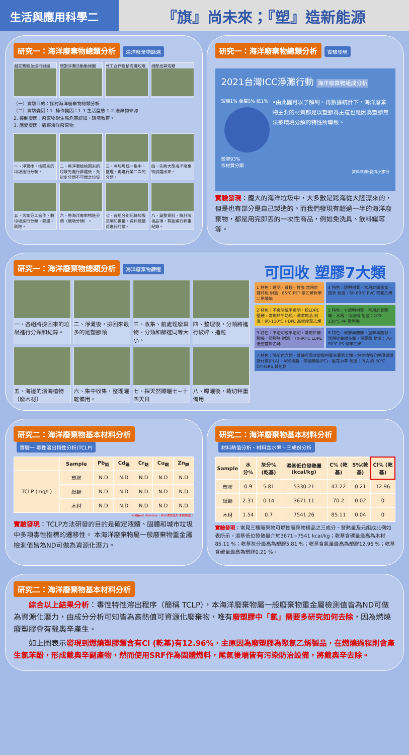生活與應用科學二
『旗』尚未來；『塑』造新能源
研究一：海洋廢棄物總類分析 海洋廢棄物篩選
擬定實驗並進行討論
規劃淨灘活動動線圖
分工合作撿拾海灘垃圾
細部找尋海廢
（一）實驗目的：探討海洋廢棄物總類分析
（二）實驗變因：1. 操作變因：1-1 生活型態 1-2 廢棄物來源
2. 控制變因：廢棄物對生態危害認知、環境教育。
3. 應變變因：觀察海洋廢棄物
一、淨灘後，撿回來的垃圾進行分裝。
二、將淨灘撿拾回來的垃圾先進行篩選後，先初步分類不可燃之垃圾
三、將垃圾統一集中、整理，再進行第二次的分類。
四、先將大型海洋廢棄物挑選出來。
五、大家分工合作，將垃圾進行分類、篩選、剔除。
六、將海洋廢棄物進分類（細項分類）。
七、各組分別記錄垃圾品項和數量，資料統整並進行討論。
八、彙整資料、統計垃圾品項，有些進行秤重紀錄。
研究一：海洋廢棄物總類分析 實驗發現
2021台灣ICC淨灘行動 海洋廢棄物組成分析
玻璃1% 金屬5% 紙1%
塑膠93%
依材質分類
•由此圖可以了解到，再數據統計下，海洋廢棄物主要的材質都是以塑膠為主這也是因為塑膠無法被環境分解的特性所導致。
資料來源:愛海小旅行
實驗發現：龐大的海洋垃圾中，大多數是跨海從大陸漂來的，但是也有部分是自己製造的。而我們發現有超過一半的海洋廢棄物，都是用完即丟的一次性商品，例如免洗具、飲料罐等等。
研究一：海洋廢棄物總類分析 海洋廢棄物篩選
一、各組將撿回來的垃圾進行分類和紀錄。
二、淨灘後，撿回來最多的是塑膠類
三、收集、前處理廢棄物、分類和篩選同等大小。
四、整理後，分類將進行破碎、造粒
五、海邊的濱海植物（廢木材）
六、集中收集，整理曬乾備用。
七、採天然曝曬七~十四天日
八、曝曬後，裁切秤重備用
可回收 塑膠7大類
1 特色：透明、質輕、性強 常用於寶特瓶 耐溫：85℃ PET 聚乙烯對苯二甲酸酯
4 特色：透明材質，常用於雞蛋盒、雨衣 耐溫：60-80℃ PVC 聚氯乙烯
2 特色：不透明或半透明，較LDPE堅硬，常用於牛奶瓶、清潔用品 耐溫：90-110℃ HDPE 高密度聚乙烯
5 特色：半透明材質，常用於豆漿罐、水桶、垃圾桶 耐溫：100-130℃ PP 聚丙烯
3 特色：不透明或半透明，常用於塑膠袋、塑膠膜 耐溫：70-90℃ LDPE 低密度聚乙烯
6 特色：硬膠類塑膠，重擊易脆裂，常用於養樂多瓶、保麗龍 耐溫：70-90℃ PS 聚苯乙烯
7 特色：除前述六類，其餘可回收塑膠材質皆屬第七類。包含植物分解環保塑膠材質(PLA)、ABS樹脂、聚碳酸酯(PC)、壓克力等 耐溫：PLA 約 50℃ OTHERS 其他類
研究二：海洋廢棄物基本材料分析 實驗一 毒性溶出特性分析(TCLP)
| | Sample | Pb<sub>鉛</sub> | Cd<sub>鎘</sub> | Cr<sub>鉻</sub> | Cu<sub>銅</sub> | Zn<sub>鋅</sub> |
| --- | --- | --- | --- | --- | --- | --- |
| TCLP (mg/L) | 塑膠 | N.D | N.D | N.D | N.D | N.D |
| | 紙類 | N.D | N.D | N.D | N.D | N.D |
| | 木材 | N.D | N.D | N.D | N.D | N.D |
ND指not detector，表示濃度低於未檢驗出。
實驗發現：TCLP方法研發的目的是確定液體、固體和城市垃圾中多項毒性指標的遷移性。 本海洋廢棄物屬一般廢棄物重金屬檢測值皆為ND可做為資源化潛力。
研究二：海洋廢棄物基本材料分析 材料熱值分析、材料含水率、三成份分析
| Sample | 水分% | 灰分% (乾基) | 濕基低位發熱量 (kcal/kg) | C% (乾基) | S%(乾基) | Cl% (乾基) |
| --- | --- | --- | --- | --- | --- | --- |
| 塑膠 | 0.9 | 5.81 | 5330.21 | 47.22 | 0.21 | 12.96 |
| 紙類 | 2.31 | 0.14 | 3671.11 | 70.2 | 0.02 | 0 |
| 木材 | 1.54 | 0.7 | 7541.26 | 85.11 | 0.04 | 0 |
實驗發現：常見三種廢棄物可燃性廢棄物樣品之三成分、發熱量及元組成比例如表所示。濕基低位發熱量介於3671~7541 kcal/kg；乾基含碳量最高為木材 85.11 %；乾基灰分最高為塑膠5.81 %；乾基含氯量最高為塑膠12.96 %；乾基含硫量最高為塑膠0.21 %。
研究二：海洋廢棄物基本材料分析
綜合以上結果分析：毒性特性溶出程序（簡稱 TCLP），本海洋廢棄物屬一般廢棄物重金屬檢測值皆為ND可做為資源化潛力，由成分分析可知皆為高熱值可資源化廢棄物，唯有廢塑膠中「氯」需要多研究如何去除，因為燃燒廢塑膠會有戴奧辛產生。
如上圖表示發現到燃燒塑膠類含有Cl (乾基)有12.96%，主原因為廢塑膠為聚氯乙烯製品，在燃燒過程則會產生氯苯酚，形成戴奧辛副產物，然而使用SRF作為固體燃料，尾氣後端皆有污染防治設備，將戴奧辛去除。